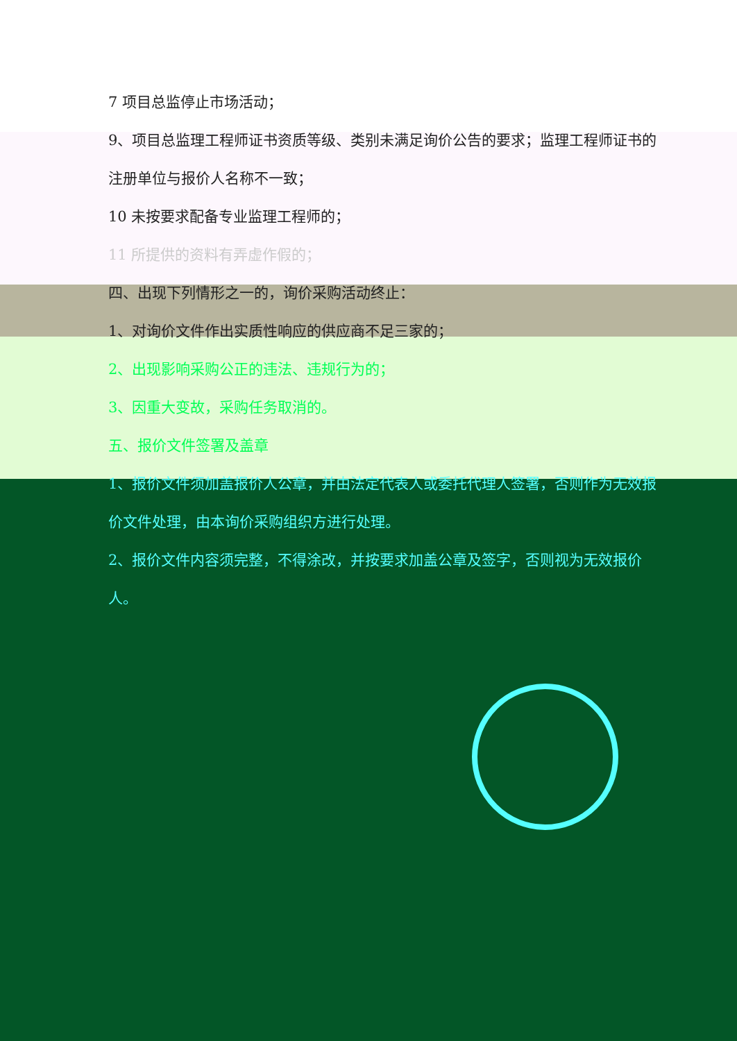7 项目总监停止市场活动；
9、项目总监理工程师证书资质等级、类别未满足询价公告的要求；监理工程师证书的注册单位与报价人名称不一致；
10 未按要求配备专业监理工程师的；
11 所提供的资料有弄虚作假的；
四、出现下列情形之一的，询价采购活动终止：
1、对询价文件作出实质性响应的供应商不足三家的；
2、出现影响采购公正的违法、违规行为的；
3、因重大变故，采购任务取消的。
五、报价文件签署及盖章
1、报价文件须加盖报价人公章，并由法定代表人或委托代理人签署，否则作为无效报价文件处理，由本询价采购组织方进行处理。
2、报价文件内容须完整，不得涂改，并按要求加盖公章及签字，否则视为无效报价人。